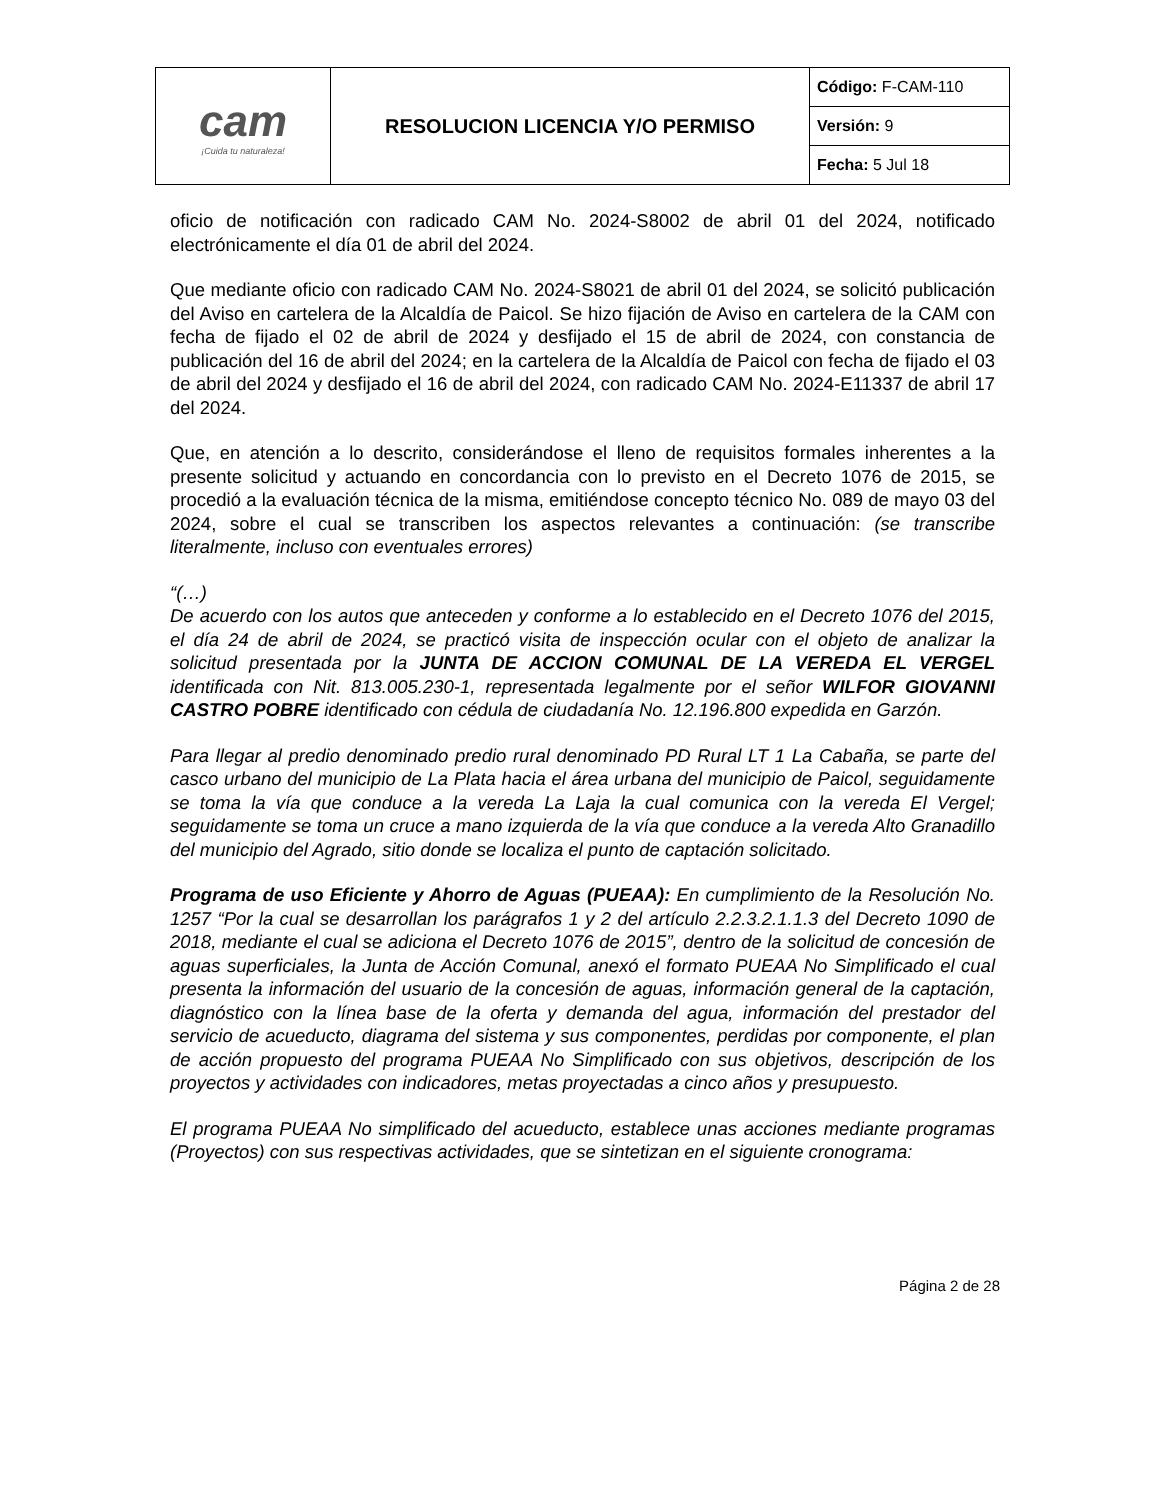| cam ¡Cuida tu naturaleza! | RESOLUCION LICENCIA Y/O PERMISO | Código: F-CAM-110 |
| | | Versión: 9 |
| | | Fecha: 5 Jul 18 |
oficio de notificación con radicado CAM No. 2024-S8002 de abril 01 del 2024, notificado electrónicamente el día 01 de abril del 2024.
Que mediante oficio con radicado CAM No. 2024-S8021 de abril 01 del 2024, se solicitó publicación del Aviso en cartelera de la Alcaldía de Paicol. Se hizo fijación de Aviso en cartelera de la CAM con fecha de fijado el 02 de abril de 2024 y desfijado el 15 de abril de 2024, con constancia de publicación del 16 de abril del 2024; en la cartelera de la Alcaldía de Paicol con fecha de fijado el 03 de abril del 2024 y desfijado el 16 de abril del 2024, con radicado CAM No. 2024-E11337 de abril 17 del 2024.
Que, en atención a lo descrito, considerándose el lleno de requisitos formales inherentes a la presente solicitud y actuando en concordancia con lo previsto en el Decreto 1076 de 2015, se procedió a la evaluación técnica de la misma, emitiéndose concepto técnico No. 089 de mayo 03 del 2024, sobre el cual se transcriben los aspectos relevantes a continuación: (se transcribe literalmente, incluso con eventuales errores)
“(…)
De acuerdo con los autos que anteceden y conforme a lo establecido en el Decreto 1076 del 2015, el día 24 de abril de 2024, se practicó visita de inspección ocular con el objeto de analizar la solicitud presentada por la JUNTA DE ACCION COMUNAL DE LA VEREDA EL VERGEL identificada con Nit. 813.005.230-1, representada legalmente por el señor WILFOR GIOVANNI CASTRO POBRE identificado con cédula de ciudadanía No. 12.196.800 expedida en Garzón.
Para llegar al predio denominado predio rural denominado PD Rural LT 1 La Cabaña, se parte del casco urbano del municipio de La Plata hacia el área urbana del municipio de Paicol, seguidamente se toma la vía que conduce a la vereda La Laja la cual comunica con la vereda El Vergel; seguidamente se toma un cruce a mano izquierda de la vía que conduce a la vereda Alto Granadillo del municipio del Agrado, sitio donde se localiza el punto de captación solicitado.
Programa de uso Eficiente y Ahorro de Aguas (PUEAA): En cumplimiento de la Resolución No. 1257 “Por la cual se desarrollan los parágrafos 1 y 2 del artículo 2.2.3.2.1.1.3 del Decreto 1090 de 2018, mediante el cual se adiciona el Decreto 1076 de 2015”, dentro de la solicitud de concesión de aguas superficiales, la Junta de Acción Comunal, anexó el formato PUEAA No Simplificado el cual presenta la información del usuario de la concesión de aguas, información general de la captación, diagnóstico con la línea base de la oferta y demanda del agua, información del prestador del servicio de acueducto, diagrama del sistema y sus componentes, perdidas por componente, el plan de acción propuesto del programa PUEAA No Simplificado con sus objetivos, descripción de los proyectos y actividades con indicadores, metas proyectadas a cinco años y presupuesto.
El programa PUEAA No simplificado del acueducto, establece unas acciones mediante programas (Proyectos) con sus respectivas actividades, que se sintetizan en el siguiente cronograma:
Página 2 de 28